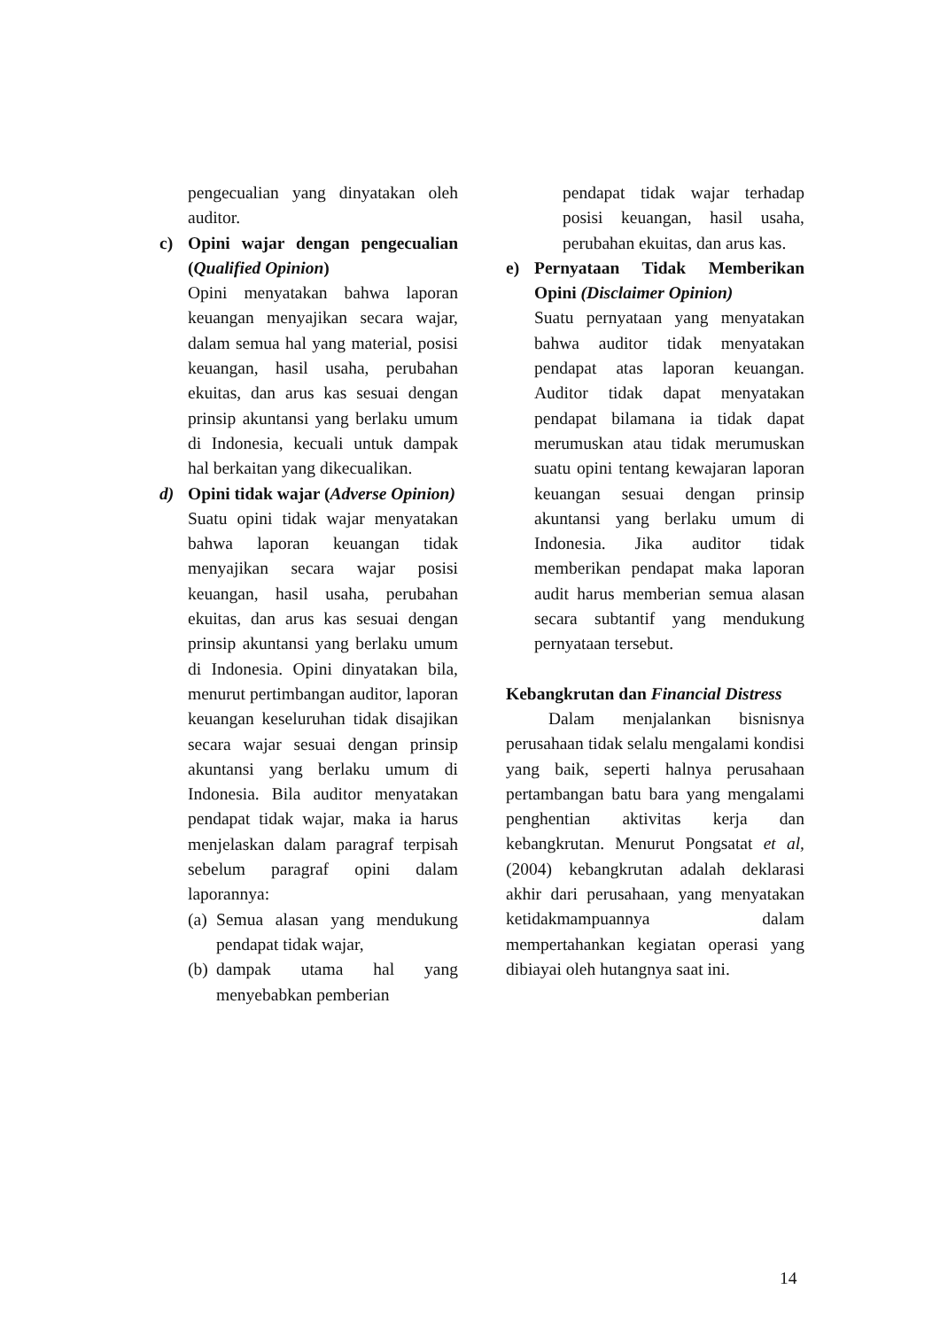pengecualian yang dinyatakan oleh auditor.
c) Opini wajar dengan pengecualian (Qualified Opinion)
Opini menyatakan bahwa laporan keuangan menyajikan secara wajar, dalam semua hal yang material, posisi keuangan, hasil usaha, perubahan ekuitas, dan arus kas sesuai dengan prinsip akuntansi yang berlaku umum di Indonesia, kecuali untuk dampak hal berkaitan yang dikecualikan.
d) Opini tidak wajar (Adverse Opinion)
Suatu opini tidak wajar menyatakan bahwa laporan keuangan tidak menyajikan secara wajar posisi keuangan, hasil usaha, perubahan ekuitas, dan arus kas sesuai dengan prinsip akuntansi yang berlaku umum di Indonesia. Opini dinyatakan bila, menurut pertimbangan auditor, laporan keuangan keseluruhan tidak disajikan secara wajar sesuai dengan prinsip akuntansi yang berlaku umum di Indonesia. Bila auditor menyatakan pendapat tidak wajar, maka ia harus menjelaskan dalam paragraf terpisah sebelum paragraf opini dalam laporannya:
(a)
Semua alasan yang mendukung pendapat tidak wajar,
(b)
dampak utama hal yang menyebabkan pemberian
pendapat tidak wajar terhadap posisi keuangan, hasil usaha, perubahan ekuitas, dan arus kas.
e) Pernyataan Tidak Memberikan Opini (Disclaimer Opinion)
Suatu pernyataan yang menyatakan bahwa auditor tidak menyatakan pendapat atas laporan keuangan. Auditor tidak dapat menyatakan pendapat bilamana ia tidak dapat merumuskan atau tidak merumuskan suatu opini tentang kewajaran laporan keuangan sesuai dengan prinsip akuntansi yang berlaku umum di Indonesia. Jika auditor tidak memberikan pendapat maka laporan audit harus memberian semua alasan secara subtantif yang mendukung pernyataan tersebut.
Kebangkrutan dan Financial Distress
Dalam menjalankan bisnisnya perusahaan tidak selalu mengalami kondisi yang baik, seperti halnya perusahaan pertambangan batu bara yang mengalami penghentian aktivitas kerja dan kebangkrutan. Menurut Pongsatat et al, (2004) kebangkrutan adalah deklarasi akhir dari perusahaan, yang menyatakan ketidakmampuannya dalam mempertahankan kegiatan operasi yang dibiayai oleh hutangnya saat ini.
14